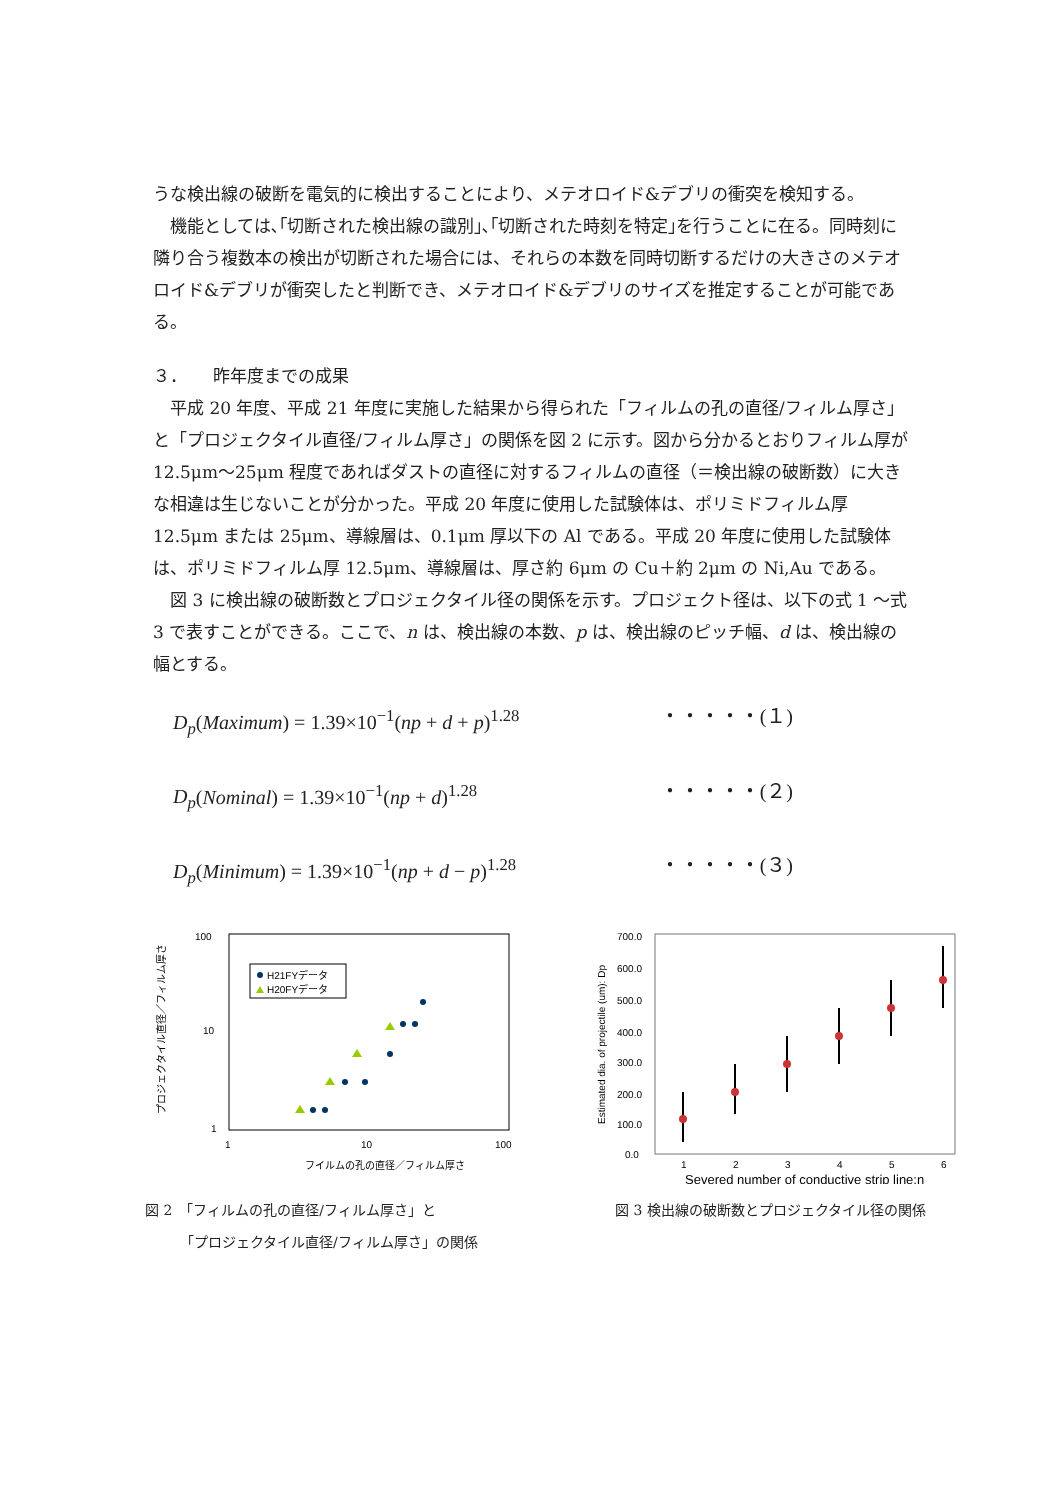うな検出線の破断を電気的に検出することにより、メテオロイド&デブリの衝突を検知する。
機能としては､｢切断された検出線の識別｣､｢切断された時刻を特定｣を行うことに在る。同時刻に隣り合う複数本の検出が切断された場合には、それらの本数を同時切断するだけの大きさのメテオロイド&デブリが衝突したと判断でき、メテオロイド&デブリのサイズを推定することが可能である。
３．　　昨年度までの成果
平成 20 年度、平成 21 年度に実施した結果から得られた「フィルムの孔の直径/フィルム厚さ」と「プロジェクタイル直径/フィルム厚さ」の関係を図 2 に示す。図から分かるとおりフィルム厚が 12.5μm～25μm 程度であればダストの直径に対するフィルムの直径（＝検出線の破断数）に大きな相違は生じないことが分かった。平成 20 年度に使用した試験体は、ポリミドフィルム厚 12.5μm または 25μm、導線層は、0.1μm 厚以下の Al である。平成 20 年度に使用した試験体は、ポリミドフィルム厚 12.5μm、導線層は、厚さ約 6μm の Cu＋約 2μm の Ni,Au である。
図 3 に検出線の破断数とプロジェクタイル径の関係を示す。プロジェクト径は、以下の式 1 ～式 3 で表すことができる。ここで、n は、検出線の本数、p は、検出線のピッチ幅、d は、検出線の幅とする。
D<sub>p</sub>(Maximum) = 1.39×10<sup>−1</sup>(np + d + p)<sup>1.28</sup> ・・・・・(１)
D<sub>p</sub>(Nominal) = 1.39×10<sup>−1</sup>(np + d)<sup>1.28</sup> ・・・・・(２)
D<sub>p</sub>(Minimum) = 1.39×10<sup>−1</sup>(np + d − p)<sup>1.28</sup> ・・・・・(３)
プロジェクタイル直径／フィルム厚さ
100
10
1
1
10
100
フイルムの孔の直径／フィルム厚さ
H21FYデータ
H20FYデータ
図 2　「フィルムの孔の直径/フィルム厚さ」と
　　　「プロジェクタイル直径/フィルム厚さ」の関係
Estimated dia. of projectile (um): Dp
700.0
600.0
500.0
400.0
300.0
200.0
100.0
0.0
1
2
3
4
5
6
Severed number of conductive strip line:n
図 3 検出線の破断数とプロジェクタイル径の関係